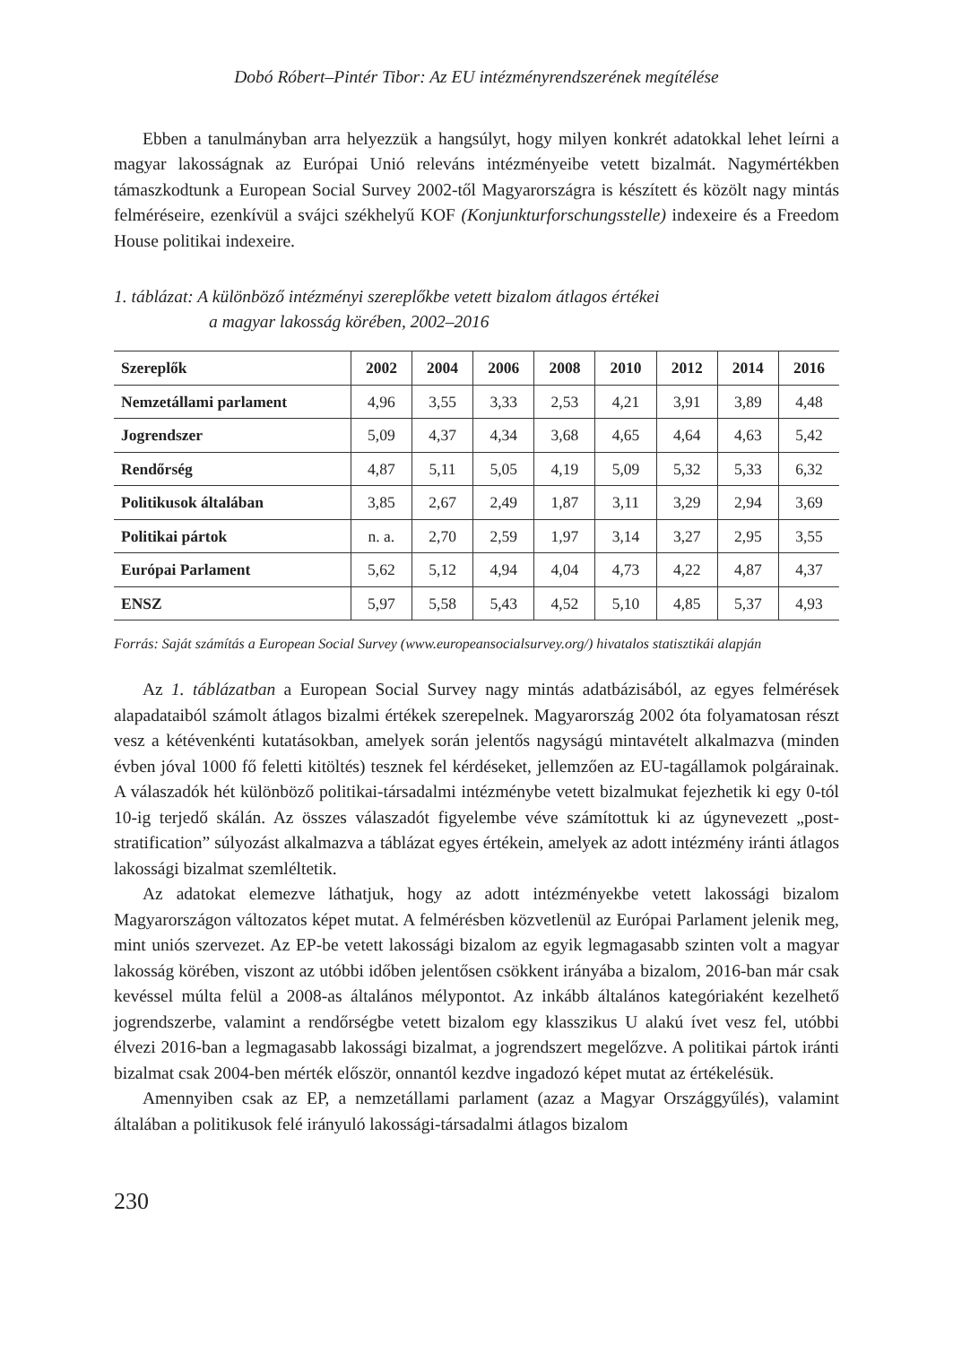Dobó Róbert–Pintér Tibor: Az EU intézményrendszerének megítélése
Ebben a tanulmányban arra helyezzük a hangsúlyt, hogy milyen konkrét adatokkal lehet leírni a magyar lakosságnak az Európai Unió releváns intézményeibe vetett bizalmát. Nagymértékben támaszkodtunk a European Social Survey 2002-től Magyarországra is készített és közölt nagy mintás felméréseire, ezenkívül a svájci székhelyű KOF (Konjunkturforschungsstelle) indexeire és a Freedom House politikai indexeire.
1. táblázat: A különböző intézményi szereplőkbe vetett bizalom átlagos értékei
a magyar lakosság körében, 2002–2016
| Szereplők | 2002 | 2004 | 2006 | 2008 | 2010 | 2012 | 2014 | 2016 |
| --- | --- | --- | --- | --- | --- | --- | --- | --- |
| Nemzetállami parlament | 4,96 | 3,55 | 3,33 | 2,53 | 4,21 | 3,91 | 3,89 | 4,48 |
| Jogrendszer | 5,09 | 4,37 | 4,34 | 3,68 | 4,65 | 4,64 | 4,63 | 5,42 |
| Rendőrség | 4,87 | 5,11 | 5,05 | 4,19 | 5,09 | 5,32 | 5,33 | 6,32 |
| Politikusok általában | 3,85 | 2,67 | 2,49 | 1,87 | 3,11 | 3,29 | 2,94 | 3,69 |
| Politikai pártok | n. a. | 2,70 | 2,59 | 1,97 | 3,14 | 3,27 | 2,95 | 3,55 |
| Európai Parlament | 5,62 | 5,12 | 4,94 | 4,04 | 4,73 | 4,22 | 4,87 | 4,37 |
| ENSZ | 5,97 | 5,58 | 5,43 | 4,52 | 5,10 | 4,85 | 5,37 | 4,93 |
Forrás: Saját számítás a European Social Survey (www.europeansocialsurvey.org/) hivatalos statisztikái alapján
Az 1. táblázatban a European Social Survey nagy mintás adatbázisából, az egyes felmérések alapadataiból számolt átlagos bizalmi értékek szerepelnek. Magyarország 2002 óta folyamatosan részt vesz a kétévenkénti kutatásokban, amelyek során jelentős nagyságú mintavételt alkalmazva (minden évben jóval 1000 fő feletti kitöltés) tesznek fel kérdéseket, jellemzően az EU-tagállamok polgárainak. A válaszadók hét különböző politikai-társadalmi intézménybe vetett bizalmukat fejezhetik ki egy 0-tól 10-ig terjedő skálán. Az összes válaszadót figyelembe véve számítottuk ki az úgynevezett „post-stratification” súlyozást alkalmazva a táblázat egyes értékein, amelyek az adott intézmény iránti átlagos lakossági bizalmat szemléltetik.
Az adatokat elemezve láthatjuk, hogy az adott intézményekbe vetett lakossági bizalom Magyarországon változatos képet mutat. A felmérésben közvetlenül az Európai Parlament jelenik meg, mint uniós szervezet. Az EP-be vetett lakossági bizalom az egyik legmagasabb szinten volt a magyar lakosság körében, viszont az utóbbi időben jelentősen csökkent irányába a bizalom, 2016-ban már csak kevéssel múlta felül a 2008-as általános mélypontot. Az inkább általános kategóriaként kezelhető jogrendszerbe, valamint a rendőrségbe vetett bizalom egy klasszikus U alakú ívet vesz fel, utóbbi élvezi 2016-ban a legmagasabb lakossági bizalmat, a jogrendszert megelőzve. A politikai pártok iránti bizalmat csak 2004-ben mérték először, onnantól kezdve ingadozó képet mutat az értékelésük.
Amennyiben csak az EP, a nemzetállami parlament (azaz a Magyar Országgyűlés), valamint általában a politikusok felé irányuló lakossági-társadalmi átlagos bizalom
230